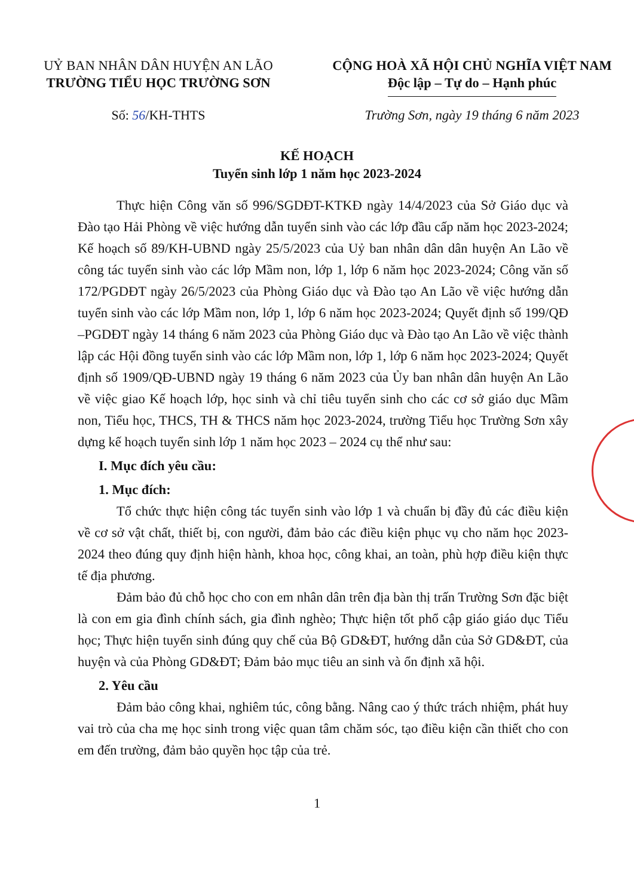UỶ BAN NHÂN DÂN HUYỆN AN LÃO
TRƯỜNG TIỂU HỌC TRƯỜNG SƠN
CỘNG HOÀ XÃ HỘI CHỦ NGHĨA VIỆT NAM
Độc lập – Tự do – Hạnh phúc
Số: 56/KH-THTS Trường Sơn, ngày 19 tháng 6 năm 2023
KẾ HOẠCH
Tuyển sinh lớp 1 năm học 2023-2024
Thực hiện Công văn số 996/SGDĐT-KTKĐ ngày 14/4/2023 của Sở Giáo dục và Đào tạo Hải Phòng về việc hướng dẫn tuyển sinh vào các lớp đầu cấp năm học 2023-2024; Kế hoạch số 89/KH-UBND ngày 25/5/2023 của Uỷ ban nhân dân dân huyện An Lão về công tác tuyển sinh vào các lớp Mầm non, lớp 1, lớp 6 năm học 2023-2024; Công văn số 172/PGDĐT ngày 26/5/2023 của Phòng Giáo dục và Đào tạo An Lão về việc hướng dẫn tuyển sinh vào các lớp Mầm non, lớp 1, lớp 6 năm học 2023-2024; Quyết định số 199/QĐ –PGDĐT ngày 14 tháng 6 năm 2023 của Phòng Giáo dục và Đào tạo An Lão về việc thành lập các Hội đồng tuyển sinh vào các lớp Mầm non, lớp 1, lớp 6 năm học 2023-2024; Quyết định số 1909/QĐ-UBND ngày 19 tháng 6 năm 2023 của Ủy ban nhân dân huyện An Lão về việc giao Kế hoạch lớp, học sinh và chỉ tiêu tuyển sinh cho các cơ sở giáo dục Mầm non, Tiểu học, THCS, TH & THCS năm học 2023-2024, trường Tiểu học Trường Sơn xây dựng kế hoạch tuyển sinh lớp 1 năm học 2023 – 2024 cụ thể như sau:
I. Mục đích yêu cầu:
1. Mục đích:
Tổ chức thực hiện công tác tuyển sinh vào lớp 1 và chuẩn bị đầy đủ các điều kiện về cơ sở vật chất, thiết bị, con người, đảm bảo các điều kiện phục vụ cho năm học 2023-2024 theo đúng quy định hiện hành, khoa học, công khai, an toàn, phù hợp điều kiện thực tế địa phương.
Đảm bảo đủ chỗ học cho con em nhân dân trên địa bàn thị trấn Trường Sơn đặc biệt là con em gia đình chính sách, gia đình nghèo; Thực hiện tốt phổ cập giáo giáo dục Tiểu học; Thực hiện tuyển sinh đúng quy chế của Bộ GD&ĐT, hướng dẫn của Sở GD&ĐT, của huyện và của Phòng GD&ĐT; Đảm bảo mục tiêu an sinh và ổn định xã hội.
2. Yêu cầu
Đảm bảo công khai, nghiêm túc, công bằng. Nâng cao ý thức trách nhiệm, phát huy vai trò của cha mẹ học sinh trong việc quan tâm chăm sóc, tạo điều kiện cần thiết cho con em đến trường, đảm bảo quyền học tập của trẻ.
1